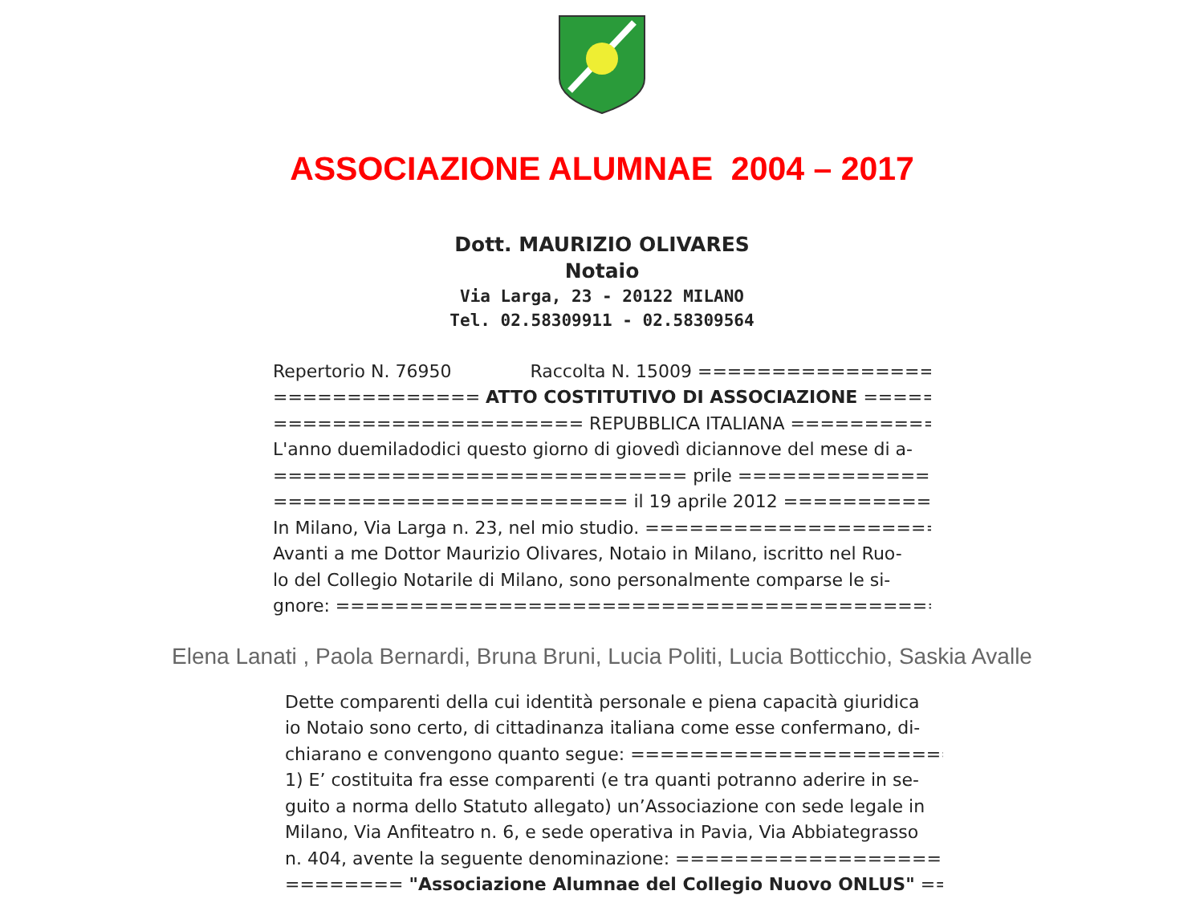ASSOCIAZIONE ALUMNAE 2004 – 2017
Dott. MAURIZIO OLIVARES
Notaio
Via Larga, 23 - 20122 MILANO
Tel. 02.58309911 - 02.58309564
Repertorio N. 76950 Raccolta N. 15009 ================
============== ATTO COSTITUTIVO DI ASSOCIAZIONE ==============
===================== REPUBBLICA ITALIANA =====================
L'anno duemiladodici questo giorno di giovedì diciannove del mese di a-
============================ prile ============================
======================== il 19 aprile 2012 =======================
In Milano, Via Larga n. 23, nel mio studio. ========================
Avanti a me Dottor Maurizio Olivares, Notaio in Milano, iscritto nel Ruo-
lo del Collegio Notarile di Milano, sono personalmente comparse le si-
gnore: ==========================================================
Elena Lanati , Paola Bernardi, Bruna Bruni, Lucia Politi, Lucia Botticchio, Saskia Avalle
Dette comparenti della cui identità personale e piena capacità giuridica
io Notaio sono certo, di cittadinanza italiana come esse confermano, di-
chiarano e convengono quanto segue: ===========================
1) E’ costituita fra esse comparenti (e tra quanti potranno aderire in se-
guito a norma dello Statuto allegato) un’Associazione con sede legale in
Milano, Via Anfiteatro n. 6, e sede operativa in Pavia, Via Abbiategrasso
n. 404, avente la seguente denominazione: ========================
======== "Associazione Alumnae del Collegio Nuovo ONLUS" =======